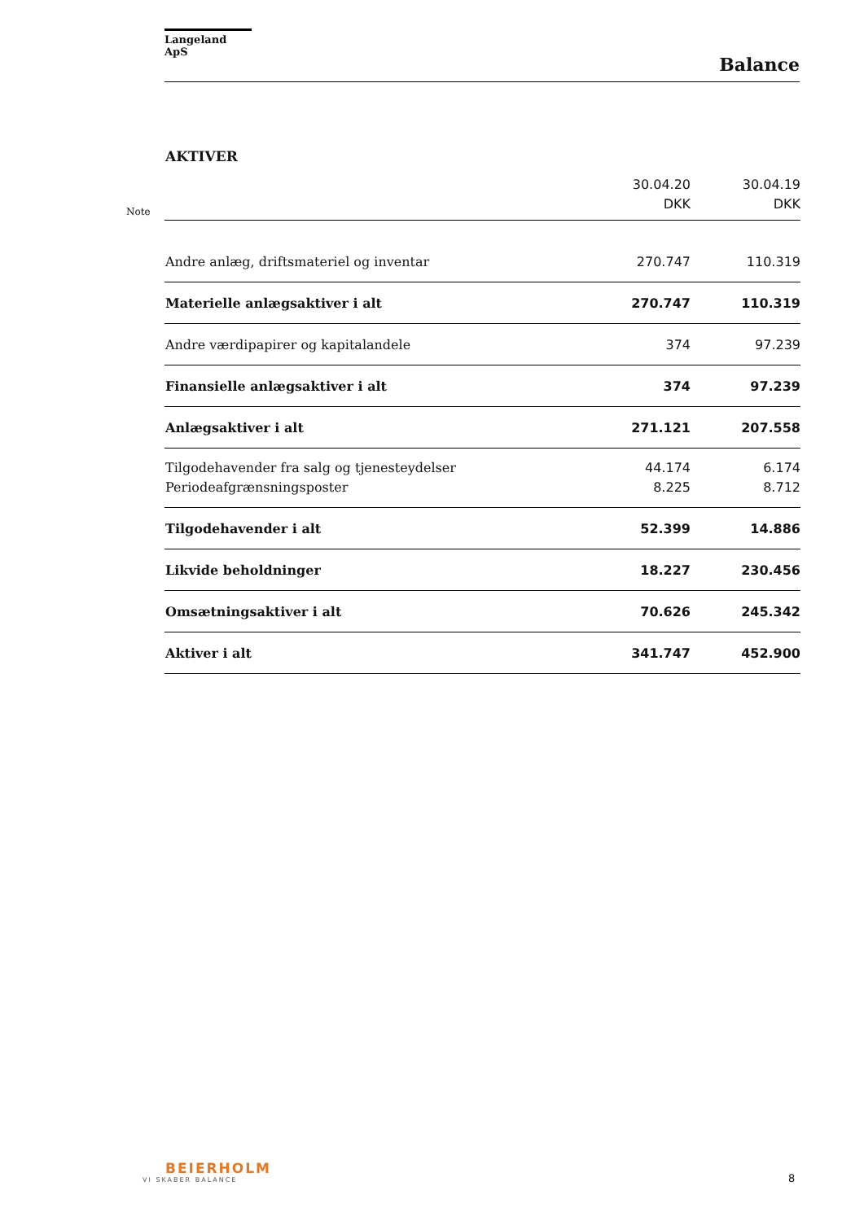Langeland ApS
Balance
AKTIVER
| Note | | 30.04.20 DKK | 30.04.19 DKK |
| | Andre anlæg, driftsmateriel og inventar | 270.747 | 110.319 |
| | Materielle anlægsaktiver i alt | 270.747 | 110.319 |
| | Andre værdipapirer og kapitalandele | 374 | 97.239 |
| | Finansielle anlægsaktiver i alt | 374 | 97.239 |
| | Anlægsaktiver i alt | 271.121 | 207.558 |
| | Tilgodehavender fra salg og tjenesteydelser Periodeafgrænsningsposter | 44.174 8.225 | 6.174 8.712 |
| | Tilgodehavender i alt | 52.399 | 14.886 |
| | Likvide beholdninger | 18.227 | 230.456 |
| | Omsætningsaktiver i alt | 70.626 | 245.342 |
| | Aktiver i alt | 341.747 | 452.900 |
BEIERHOLM
VI SKABER BALANCE
8